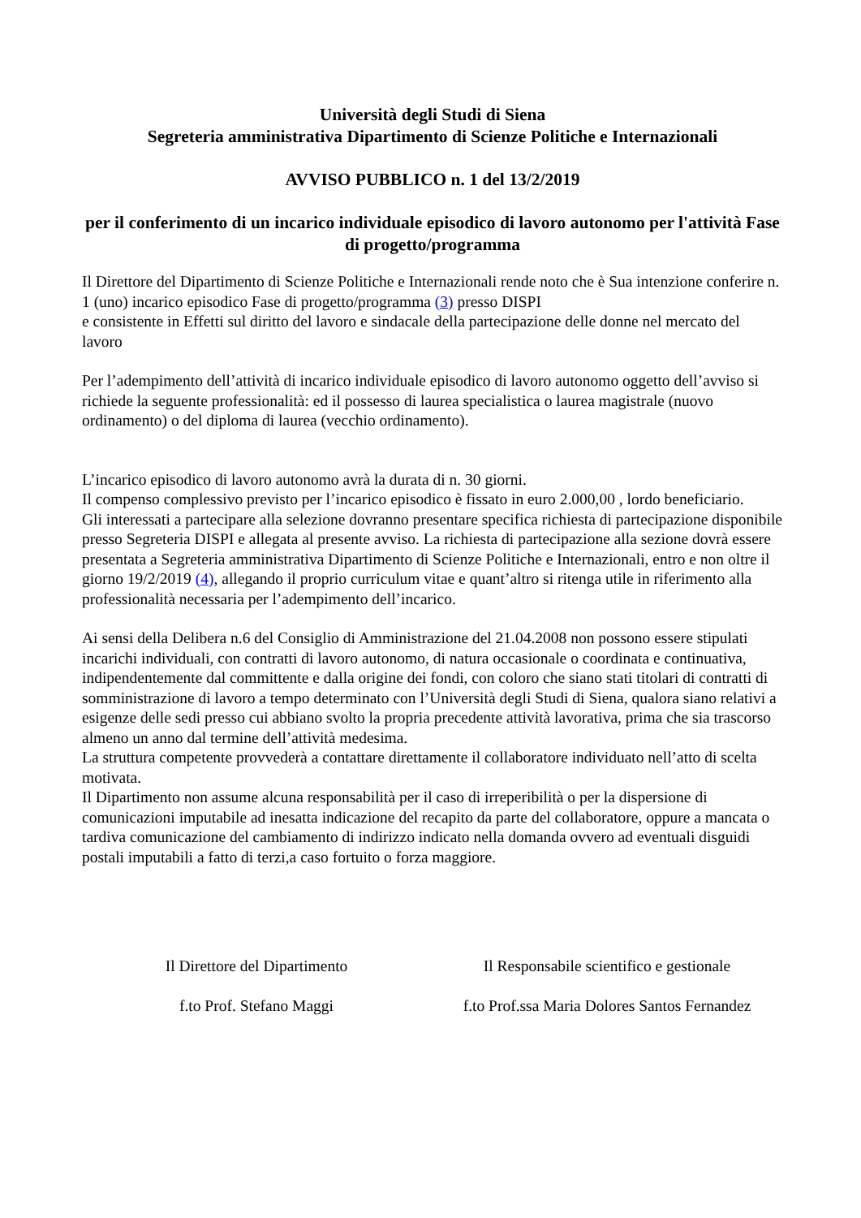Università degli Studi di Siena
Segreteria amministrativa Dipartimento di Scienze Politiche e Internazionali
AVVISO PUBBLICO n. 1 del 13/2/2019
per il conferimento di un incarico individuale episodico di lavoro autonomo per l'attività Fase di progetto/programma
Il Direttore del Dipartimento di Scienze Politiche e Internazionali rende noto che è Sua intenzione conferire n. 1 (uno) incarico episodico Fase di progetto/programma (3) presso DISPI
e consistente in Effetti sul diritto del lavoro e sindacale della partecipazione delle donne nel mercato del lavoro
Per l’adempimento dell’attività di incarico individuale episodico di lavoro autonomo oggetto dell’avviso si richiede la seguente professionalità: ed il possesso di laurea specialistica o laurea magistrale (nuovo ordinamento) o del diploma di laurea (vecchio ordinamento).
L’incarico episodico di lavoro autonomo avrà la durata di n. 30 giorni.
Il compenso complessivo previsto per l’incarico episodico è fissato in euro 2.000,00 , lordo beneficiario.
Gli interessati a partecipare alla selezione dovranno presentare specifica richiesta di partecipazione disponibile presso Segreteria DISPI e allegata al presente avviso. La richiesta di partecipazione alla sezione dovrà essere presentata a Segreteria amministrativa Dipartimento di Scienze Politiche e Internazionali, entro e non oltre il giorno 19/2/2019 (4), allegando il proprio curriculum vitae e quant’altro si ritenga utile in riferimento alla professionalità necessaria per l’adempimento dell’incarico.
Ai sensi della Delibera n.6 del Consiglio di Amministrazione del 21.04.2008 non possono essere stipulati incarichi individuali, con contratti di lavoro autonomo, di natura occasionale o coordinata e continuativa, indipendentemente dal committente e dalla origine dei fondi, con coloro che siano stati titolari di contratti di somministrazione di lavoro a tempo determinato con l’Università degli Studi di Siena, qualora siano relativi a esigenze delle sedi presso cui abbiano svolto la propria precedente attività lavorativa, prima che sia trascorso almeno un anno dal termine dell’attività medesima.
La struttura competente provvederà a contattare direttamente il collaboratore individuato nell’atto di scelta motivata.
Il Dipartimento non assume alcuna responsabilità per il caso di irreperibilità o per la dispersione di comunicazioni imputabile ad inesatta indicazione del recapito da parte del collaboratore, oppure a mancata o tardiva comunicazione del cambiamento di indirizzo indicato nella domanda ovvero ad eventuali disguidi postali imputabili a fatto di terzi,a caso fortuito o forza maggiore.
Il Direttore del Dipartimento
f.to Prof. Stefano Maggi
Il Responsabile scientifico e gestionale
f.to Prof.ssa Maria Dolores Santos Fernandez